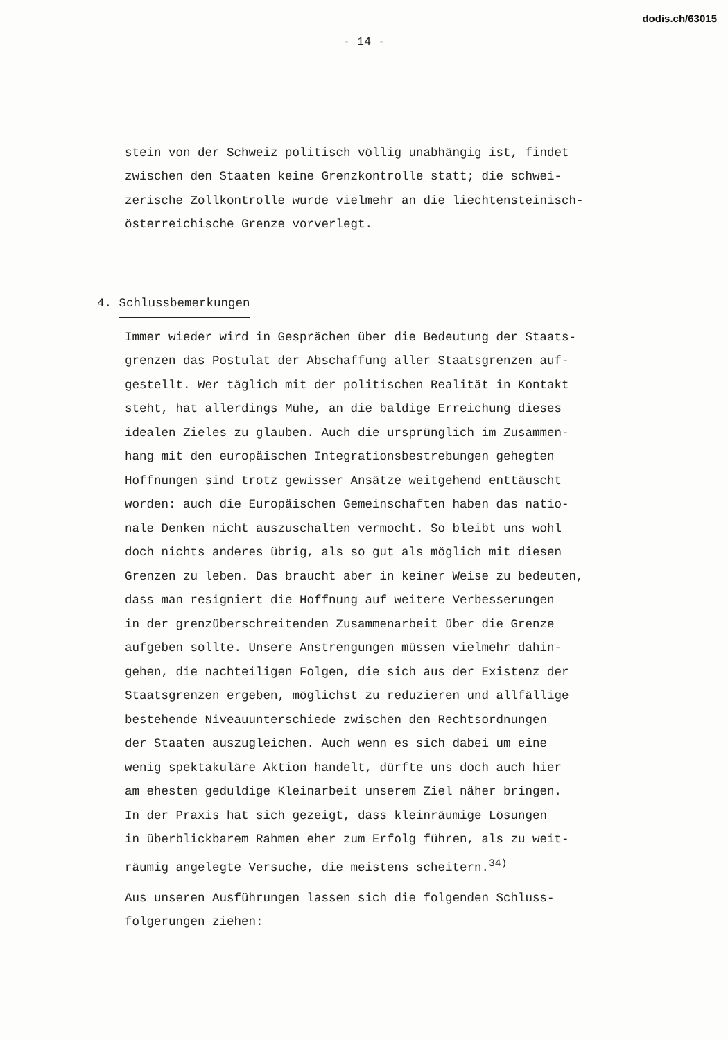dodis.ch/63015
- 14 -
stein von der Schweiz politisch völlig unabhängig ist, findet
zwischen den Staaten keine Grenzkontrolle statt; die schwei-
zerische Zollkontrolle wurde vielmehr an die liechtensteinisch-
österreichische Grenze vorverlegt.
4. Schlussbemerkungen
Immer wieder wird in Gesprächen über die Bedeutung der Staats-
grenzen das Postulat der Abschaffung aller Staatsgrenzen auf-
gestellt. Wer täglich mit der politischen Realität in Kontakt
steht, hat allerdings Mühe, an die baldige Erreichung dieses
idealen Zieles zu glauben. Auch die ursprünglich im Zusammen-
hang mit den europäischen Integrationsbestrebungen gehegten
Hoffnungen sind trotz gewisser Ansätze weitgehend enttäuscht
worden: auch die Europäischen Gemeinschaften haben das natio-
nale Denken nicht auszuschalten vermocht. So bleibt uns wohl
doch nichts anderes übrig, als so gut als möglich mit diesen
Grenzen zu leben. Das braucht aber in keiner Weise zu bedeuten,
dass man resigniert die Hoffnung auf weitere Verbesserungen
in der grenzüberschreitenden Zusammenarbeit über die Grenze
aufgeben sollte. Unsere Anstrengungen müssen vielmehr dahin-
gehen, die nachteiligen Folgen, die sich aus der Existenz der
Staatsgrenzen ergeben, möglichst zu reduzieren und allfällige
bestehende Niveauunterschiede zwischen den Rechtsordnungen
der Staaten auszugleichen. Auch wenn es sich dabei um eine
wenig spektakuläre Aktion handelt, dürfte uns doch auch hier
am ehesten geduldige Kleinarbeit unserem Ziel näher bringen.
In der Praxis hat sich gezeigt, dass kleinräumige Lösungen
in überblickbarem Rahmen eher zum Erfolg führen, als zu weit-
räumig angelegte Versuche, die meistens scheitern.<sup>34)</sup>
Aus unseren Ausführungen lassen sich die folgenden Schluss-
folgerungen ziehen: